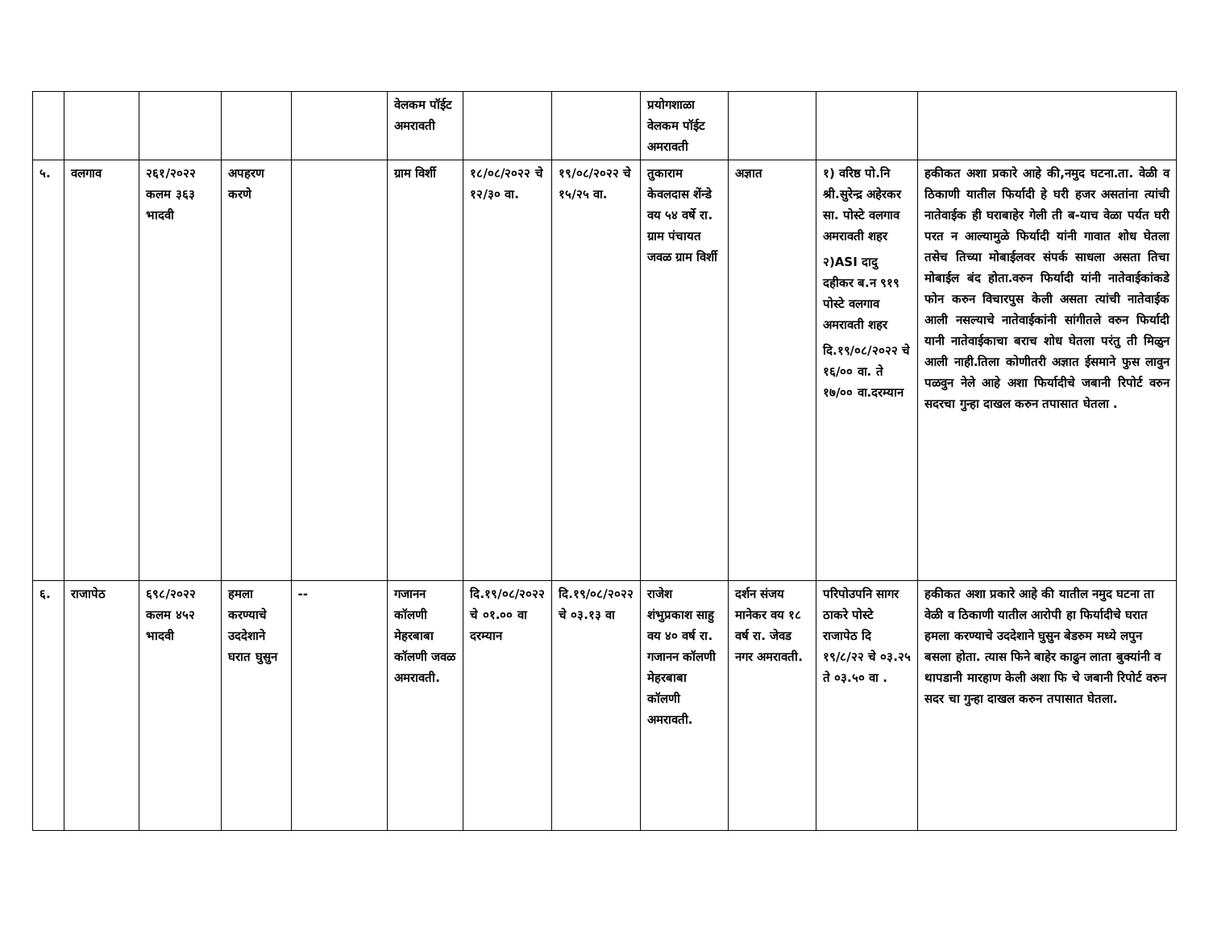| | | | | | वेलकम पॉईट अमरावती | | | प्रयोगशाळा वेलकम पॉईट अमरावती | | | |
| ५. | वलगाव | २६१/२०२२ कलम ३६३ भादवी | अपहरण करणे | | ग्राम विर्शी | १८/०८/२०२२ चे १२/३० वा. | १९/०८/२०२२ चे १५/२५ वा. | तुकाराम केवलदास शेंन्डे वय ५४ वर्षे रा. ग्राम पंचायत जवळ ग्राम विर्शी | अज्ञात | १) वरिष्ठ पो.नि श्री.सुरेन्द्र अहेरकर सा. पोस्टे वलगाव अमरावती शहर २)ASI दादु दहीकर ब.न ९१९ पोस्टे वलगाव अमरावती शहर दि.१९/०८/२०२२ चे १६/०० वा. ते १७/०० वा.दरम्यान | हकीकत अशा प्रकारे आहे की,नमुद घटना.ता. वेळी व ठिकाणी यातील फिर्यादी हे घरी हजर असतांना त्यांची नातेवाईक ही घराबाहेर गेली ती ब-याच वेळा पर्यत घरी परत न आल्यामुळे फिर्यादी यांनी गावात शोध घेतला तसेच तिच्या मोबाईलवर संपर्क साधला असता तिचा मोबाईल बंद होता.वरुन फिर्यादी यांनी नातेवाईकांकडे फोन करुन विचारपुस केली असता त्यांची नातेवाईक आली नसल्याचे नातेवाईकांनी सांगीतले वरुन फिर्यादी यानी नातेवाईकाचा बराच शोध घेतला परंतु ती मिळुन आली नाही.तिला कोणीतरी अज्ञात ईसमाने फुस लावुन पळवुन नेले आहे अशा फिर्यादीचे जबानी रिपोर्ट वरुन सदरचा गुन्हा दाखल करुन तपासात घेतला . |
| ६. | राजापेठ | ६९८/२०२२ कलम ४५२ भादवी | हमला करण्याचे उददेशाने घरात घुसुन | -- | गजानन कॉलणी मेहरबाबा कॉलणी जवळ अमरावती. | दि.१९/०८/२०२२ चे ०१.०० वा दरम्यान | दि.१९/०८/२०२२ चे ०३.१३ वा | राजेश शंभुप्रकाश साहु वय ४० वर्ष रा. गजानन कॉलणी मेहरबाबा कॉलणी अमरावती. | दर्शन संजय मानेकर वय १८ वर्ष रा. जेवड नगर अमरावती. | परिपोउपनि सागर ठाकरे पोस्टे राजापेठ दि १९/८/२२ चे ०३.२५ ते ०३.५० वा . | हकीकत अशा प्रकारे आहे की यातील नमुद घटना ता वेळी व ठिकाणी यातील आरोपी हा फिर्यादीचे घरात हमला करण्याचे उददेशाने घुसुन बेडरुम मध्ये लपुन बसला होता. त्यास फिने बाहेर काढुन लाता बुक्यांनी व थापडानी मारहाण केली अशा फि चे जबानी रिपोर्ट वरुन सदर चा गुन्हा दाखल करुन तपासात घेतला. |